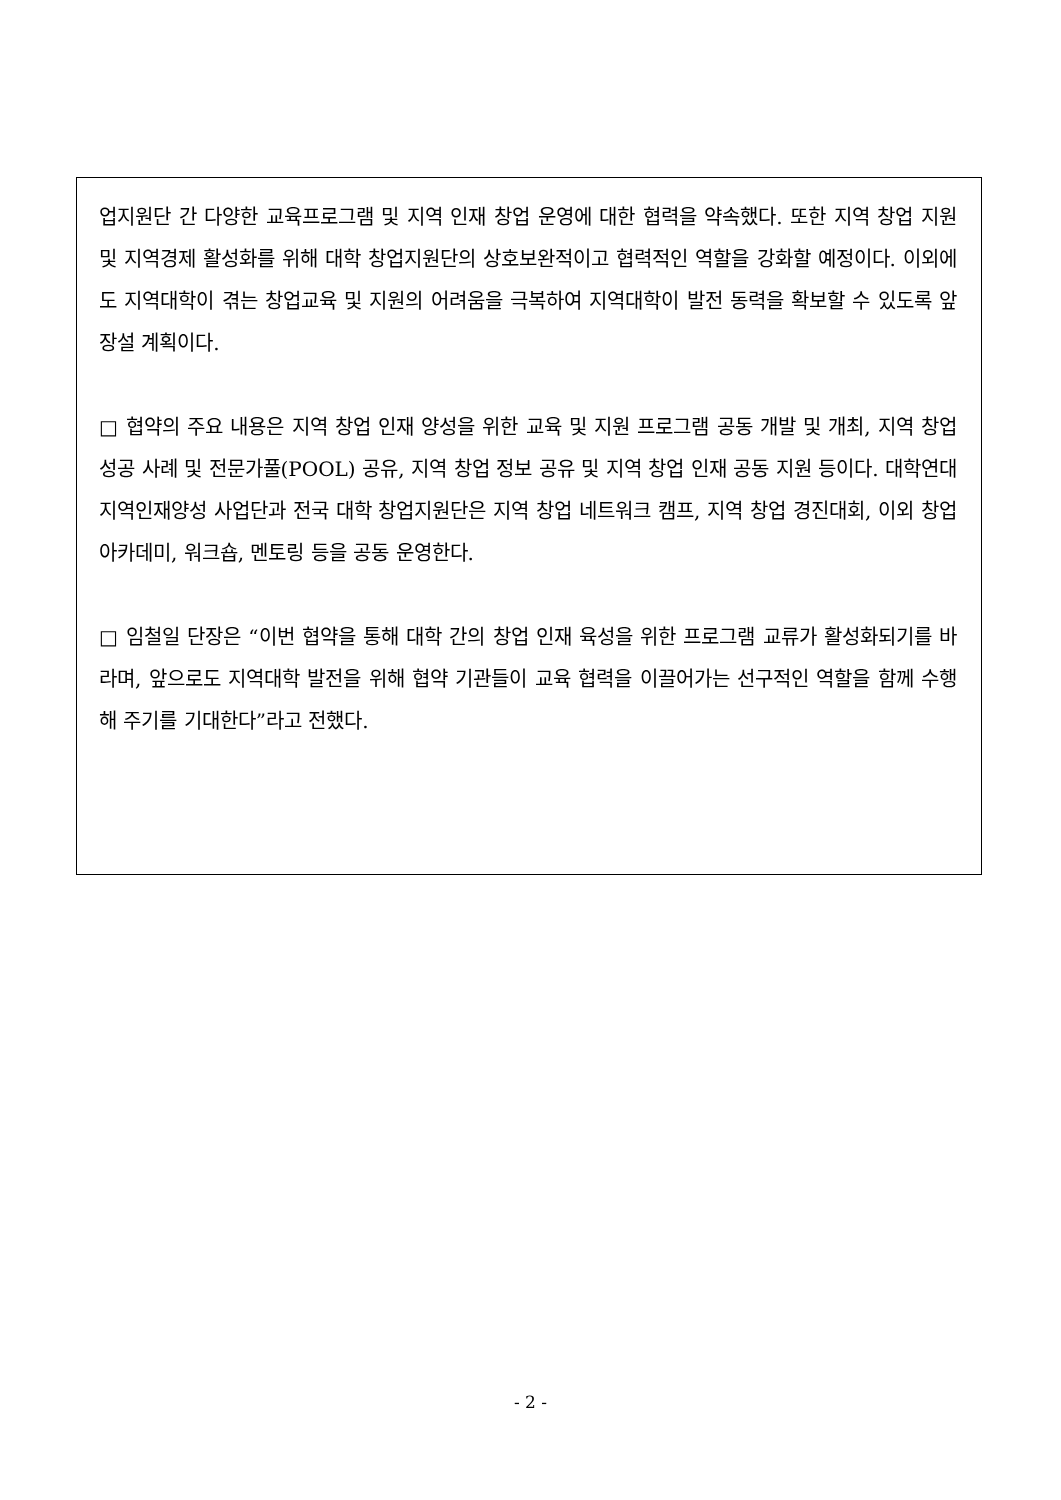업지원단 간 다양한 교육프로그램 및 지역 인재 창업 운영에 대한 협력을 약속했다. 또한 지역 창업 지원 및 지역경제 활성화를 위해 대학 창업지원단의 상호보완적이고 협력적인 역할을 강화할 예정이다. 이외에도 지역대학이 겪는 창업교육 및 지원의 어려움을 극복하여 지역대학이 발전 동력을 확보할 수 있도록 앞장설 계획이다.
□ 협약의 주요 내용은 지역 창업 인재 양성을 위한 교육 및 지원 프로그램 공동 개발 및 개최, 지역 창업 성공 사례 및 전문가풀(POOL) 공유, 지역 창업 정보 공유 및 지역 창업 인재 공동 지원 등이다. 대학연대 지역인재양성 사업단과 전국 대학 창업지원단은 지역 창업 네트워크 캠프, 지역 창업 경진대회, 이외 창업 아카데미, 워크숍, 멘토링 등을 공동 운영한다.
□ 임철일 단장은 “이번 협약을 통해 대학 간의 창업 인재 육성을 위한 프로그램 교류가 활성화되기를 바라며, 앞으로도 지역대학 발전을 위해 협약 기관들이 교육 협력을 이끌어가는 선구적인 역할을 함께 수행해 주기를 기대한다”라고 전했다.
- 2 -